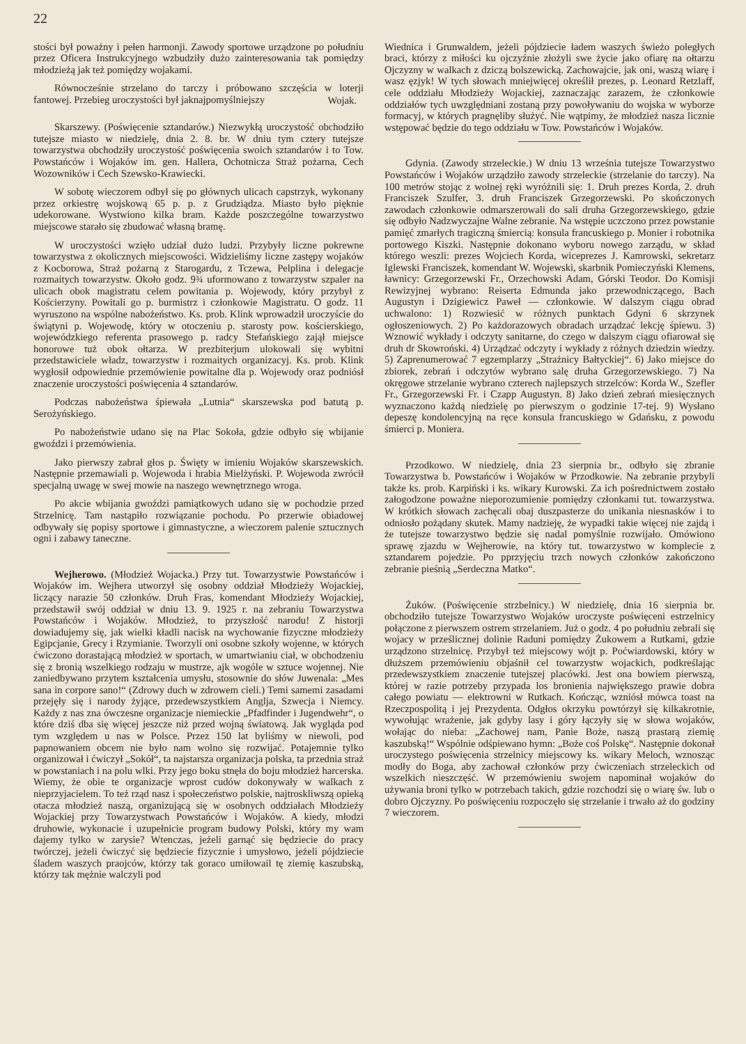22
stości był poważny i pełen harmonji. Zawody sportowe urządzone po południu przez Oficera Instrukcyjnego wzbudziły dużo zainteresowania tak pomiędzy młodzieżą jak też pomiędzy wojakami.
Równocześnie strzelano do tarczy i próbowano szczęścia w loterji fantowej. Przebieg uroczystości był jaknajpomyślniejszy
Wojak.
Skarszewy. (Poświęcenie sztandarów.) Niezwykłą uroczystość obchodziło tutejsze miasto w niedzielę, dnia 2. 8. br. W dniu tym cztery tutejsze towarzystwa obchodziły uroczystość poświęcenia swoich sztandarów i to Tow. Powstańców i Wojaków im. gen. Hallera, Ochotnicza Straż pożarna, Cech Wozowników i Cech Szewsko-Krawiecki.
W sobotę wieczorem odbył się po głównych ulicach capstrzyk, wykonany przez orkiestrę wojskową 65 p. p. z Grudziądza. Miasto było pięknie udekorowane. Wystwiono kilka bram. Każde poszczególne towarzystwo miejscowe starało się zbudować własną bramę.
W uroczystości wzięło udział dużo ludzi. Przybyły liczne pokrewne towarzystwa z okolicznych miejscowości. Widzieliśmy liczne zastępy wojaków z Kocborowa, Straż pożarną z Starogardu, z Tczewa, Pelplina i delegacje rozmaitych towarzystw. Około godz. 9¾ uformowano z towarzystw szpaler na ulicach obok magistratu celem powitania p. Wojewody, który przybył z Kościerzyny. Powitali go p. burmistrz i członkowie Magistratu. O godz. 11 wyruszono na wspólne nabożeństwo. Ks. prob. Klink wprowadził uroczyście do świątyni p. Wojewodę, który w otoczeniu p. starosty pow. kościerskiego, wojewódzkiego referenta prasowego p. radcy Stefańskiego zajął miejsce honorowe tuż obok ołtarza. W prezbiterjum ulokowali się wybitni przedstawiciele władz, towarzystw i rozmaitych organizacyj. Ks. prob. Klink wygłosił odpowiednie przemówienie powitalne dla p. Wojewody oraz podniósł znaczenie uroczystości poświęcenia 4 sztandarów.
Podczas nabożeństwa śpiewała „Lutnia“ skarszewska pod batutą p. Serożyńskiego.
Po nabożeństwie udano się na Plac Sokoła, gdzie odbyło się wbijanie gwoździ i przemówienia.
Jako pierwszy zabrał głos p. Święty w imieniu Wojaków skarszewskich. Następnie przemawiali p. Wojewoda i hrabia Mielżyński. P. Wojewoda zwrócił specjalną uwagę w swej mowie na naszego wewnętrznego wroga.
Po akcie wbijania gwoździ pamiątkowych udano się w pochodzie przed Strzelnicę. Tam nastąpiło rozwiązanie pochodu. Po przerwie obiadowej odbywały się popisy sportowe i gimnastyczne, a wieczorem palenie sztucznych ogni i zabawy taneczne.
Wejherowo. (Młodzież Wojacka.) Przy tut. Towarzystwie Powstańców i Wojaków im. Wejhera utworzył się osobny oddział Młodzieży Wojackiej, liczący narazie 50 członków. Druh Fras, komendant Młodzieży Wojackiej, przedstawił swój oddział w dniu 13. 9. 1925 r. na zebraniu Towarzystwa Powstańców i Wojaków. Młodzież, to przyszłość narodu! Z historji dowiadujemy się, jak wielki kładli nacisk na wychowanie fizyczne młodzieży Egipcjanie, Grecy i Rzymianie. Tworzyli oni osobne szkoły wojenne, w których ćwiczono dorastającą młodzież w sportach, w umartwianiu ciał, w obchodzeniu się z bronią wszelkiego rodzaju w mustrze, ajk wogóle w sztuce wojennej. Nie zaniedbywano przytem kształcenia umysłu, stosownie do słów Juwenala: „Mes sana in corpore sano!“ (Zdrowy duch w zdrowem cieli.) Temi samemi zasadami przejęły się i narody żyjące, przedewszystkiem Anglja, Szwecja i Niemcy. Każdy z nas zna ówczesne organizacje niemieckie „Pfadfinder i Jugendwehr“, o które dziś dba się więcej jeszcze niż przed wojną światową. Jak wygląda pod tym względem u nas w Polsce. Przez 150 lat byliśmy w niewoli, pod papnowaniem obcem nie było nam wolno się rozwijać. Potajemnie tylko organizował i ćwiczył „Sokół“, ta najstarsza organizacja polska, ta przednia straż w powstaniach i na polu wlki. Przy jego boku stnęła do boju młodzież harcerska. Wiemy, że obie te organizacje wprost cudów dokonywały w walkach z nieprzyjacielem. To też rząd nasz i społeczeństwo polskie, najtroskliwszą opieką otacza młodzież naszą, organizującą się w osobnych oddziałach Młodzieży Wojackiej przy Towarzystwach Powstańców i Wojaków. A kiedy, młodzi druhowie, wykonacie i uzupełnicie program budowy Polski, który my wam dajemy tylko w zarysie? Wtenczas, jeżeli garnąć się będziecie do pracy twórczej, jeżeli ćwiczyć się będziecie fizycznie i umysłowo, jeżeli pójdziecie śladem waszych praojców, którzy tak goraco umiłowail tę ziemię kaszubską, którzy tak mężnie walczyli pod
Wiednica i Grunwaldem, jeżeli pójdziecie ładem waszych świeżo poległych braci, którzy z miłości ku ojczyźnie złożyli swe życie jako ofiarę na ołtarzu Ojczyzny w walkach z dziczą bolszewicką. Zachowajcie, jak oni, waszą wiarę i wasz ęzjyk! W tych słowach mniejwięcej określił prezes, p. Leonard Retzlaff, cele oddziału Młodzieży Wojackiej, zaznaczając zarazem, że członkowie oddziałów tych uwzględniani zostaną przy powoływaniu do wojska w wyborze formacyj, w których pragnęliby służyć. Nie wątpimy, że młodzież nasza licznie wstępować będzie do tego oddziału w Tow. Powstańców i Wojaków.
Gdynia. (Zawody strzeleckie.) W dniu 13 września tutejsze Towarzystwo Powstańców i Wojaków urządziło zawody strzeleckie (strzelanie do tarczy). Na 100 metrów stojąc z wolnej ręki wyróżnili się: 1. Druh prezes Korda, 2. druh Franciszek Szulfer, 3. druh Franciszek Grzegorzewski. Po skończonych zawodach członkowie odmarszerowali do sali druha Grzegorzewskiego, gdzie się odbyło Nadzwyczajne Walne zebranie. Na wstępie uczczono przez powstanie pamięć zmarłych tragiczną śmiercią: konsula francuskiego p. Monier i robotnika portowego Kiszki. Następnie dokonano wyboru nowego zarządu, w skład którego weszli: prezes Wojciech Korda, wiceprezes J. Kamrowski, sekretarz Iglewski Franciszek, komendant W. Wojewski, skarbnik Pomieczyński Klemens, ławnicy: Grzegorzewski Fr., Orzechowski Adam, Górski Teodor. Do Komisji Rewizyjnej wybrano: Reiserta Edmunda jako przewodniczącego, Bach Augustyn i Dzigiewicz Paweł — członkowie. W dalszym ciągu obrad uchwalono: 1) Rozwiesić w różnych punktach Gdyni 6 skrzynek ogłoszeniowych. 2) Po każdorazowych obradach urządzać lekcję śpiewu. 3) Wznowić wykłady i odczyty sanitarne, do czego w dalszym ciągu ofiarował się druh dr Skowroński. 4) Urządzać odczyty i wykłady z różnych dziedzin wiedzy. 5) Zaprenumerować 7 egzemplarzy „Strażnicy Bałtyckiej“. 6) Jako miejsce do zbiorek, zebrań i odczytów wybrano salę druha Grzegorzewskiego. 7) Na okręgowe strzelanie wybrano czterech najlepszych strzelców: Korda W., Szefler Fr., Grzegorzewski Fr. i Czapp Augustyn. 8) Jako dzień zebrań miesięcznych wyznaczono każdą niedzielę po pierwszym o godzinie 17-tej. 9) Wysłano depeszę kondolencyjną na ręce konsula francuskiego w Gdańsku, z powodu śmierci p. Moniera.
Przodkowo. W niedzielę, dnia 23 sierpnia br., odbyło się zbranie Towarzystwa b. Powstańców i Wojaków w Przodkowie. Na zebranie przybyli także ks. prob. Karpiński i ks. wikary Kurowski. Za ich pośrednictwem zostało załogodzone poważne nieporozumienie pomiędzy członkami tut. towarzystwa. W krótkich słowach zachęcali obaj duszpasterze do unikania niesnasków i to odniosło pożądany skutek. Mamy nadzieję, że wypadki takie więcej nie zajdą i że tutejsze towarzystwo będzie się nadal pomyślnie rozwijało. Omówiono sprawę zjazdu w Wejherowie, na który tut. towarzystwo w komplecie z sztandarem pojedzie. Po pprzyjęciu trzch nowych członków zakończono zebranie pieśnią „Serdeczna Matko“.
Żuków. (Poświęcenie strzbelnicy.) W niedzielę, dnia 16 sierpnia br. obchodziło tutejsze Towarzystwo Wojaków uroczyste poświęceni estrzelnicy połączone z pierwszem ostrem strzelaniem. Już o godz. 4 po południu zebrali się wojacy w prześlicznej dolinie Raduni pomiędzy Żukowem a Rutkami, gdzie urządzono strzelnicę. Przybył też miejscowy wójt p. Poćwiardowski, który w dłuższem przemówieniu objaśnił cel towarzystw wojackich, podkreślając przedewszystkiem znaczenie tutejszej placówki. Jest ona bowiem pierwszą, której w razie potrzeby przypada los bronienia największego prawie dobra całego powiatu — elektrowni w Rutkach. Kończąc, wzniósł mówca toast na Rzeczpospolitą i jej Prezydenta. Odgłos okrzyku powtórzył się kilkakrotnie, wywołując wrażenie, jak gdyby lasy i góry łączyły się w słowa wojaków, wołając do nieba: „Zachowej nam, Panie Boże, naszą prastarą ziemię kaszubską!“ Wspólnie odśpiewano hymn: „Boże coś Polskę“. Następnie dokonał uroczystego poświęcenia strzelnicy miejscowy ks. wikary Meloch, wznosząc modły do Boga, aby zachował członków przy ćwiczeniach strzeleckich od wszelkich nieszczęść. W przemówieniu swojem napominał wojaków do używania broni tylko w potrzebach takich, gdzie rozchodzi się o wiarę św. lub o dobro Ojczyzny. Po poświęceniu rozpoczęło się strzelanie i trwało aż do godziny 7 wieczorem.